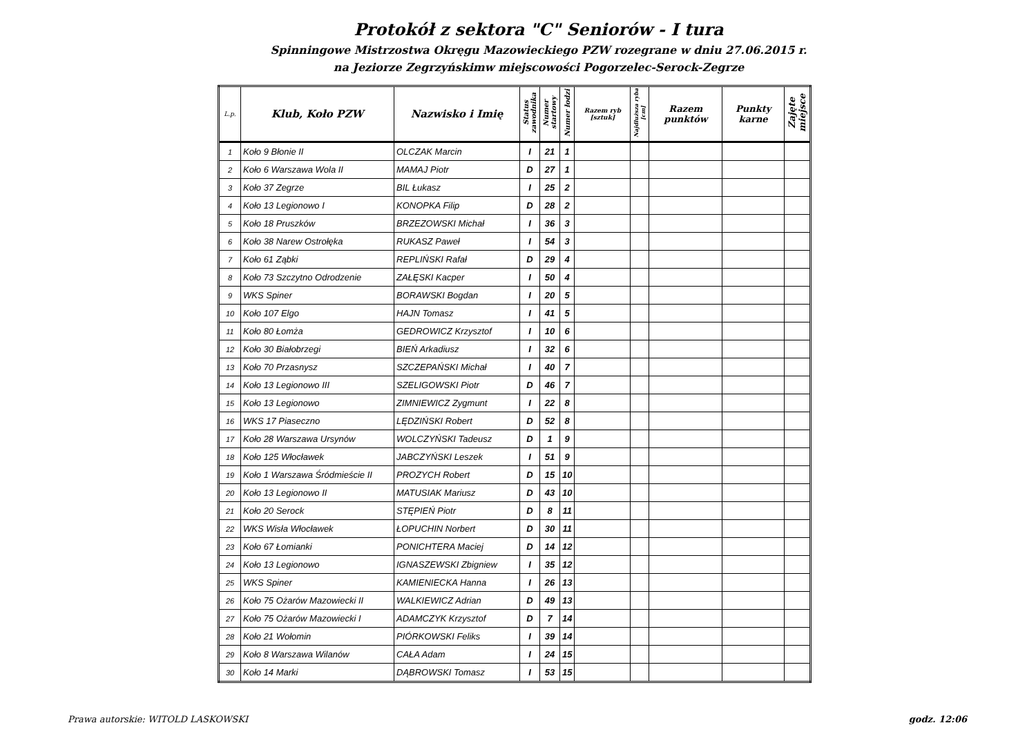Protokół z sektora "C" Seniorów - I tura
Spinningowe Mistrzostwa Okręgu Mazowieckiego PZW rozegrane w dniu 27.06.2015 r.
na Jeziorze Zegrzyńskimw miejscowości Pogorzelec-Serock-Zegrze
| L.p. | Klub, Koło PZW | Nazwisko i Imię | Status zawodnika | Numer startowy | Numer łodzi | Razem ryb [sztuk] | Najdłuższa ryba [cm] | Razem punktów | Punkty karne | Zajęte miejsce |
| --- | --- | --- | --- | --- | --- | --- | --- | --- | --- | --- |
| 1 | Koło 9 Błonie II | OLCZAK Marcin | I | 21 | 1 | | | | | |
| 2 | Koło 6 Warszawa Wola II | MAMAJ Piotr | D | 27 | 1 | | | | | |
| 3 | Koło 37 Zegrze | BIL Łukasz | I | 25 | 2 | | | | | |
| 4 | Koło 13 Legionowo I | KONOPKA Filip | D | 28 | 2 | | | | | |
| 5 | Koło 18 Pruszków | BRZEZOWSKI Michał | I | 36 | 3 | | | | | |
| 6 | Koło 38 Narew Ostrołęka | RUKASZ Paweł | I | 54 | 3 | | | | | |
| 7 | Koło 61 Ząbki | REPLIŃSKI Rafał | D | 29 | 4 | | | | | |
| 8 | Koło 73 Szczytno Odrodzenie | ZAŁĘSKI Kacper | I | 50 | 4 | | | | | |
| 9 | WKS Spiner | BORAWSKI Bogdan | I | 20 | 5 | | | | | |
| 10 | Koło 107 Elgo | HAJN Tomasz | I | 41 | 5 | | | | | |
| 11 | Koło 80 Łomża | GEDROWICZ Krzysztof | I | 10 | 6 | | | | | |
| 12 | Koło 30 Białobrzegi | BIEŃ Arkadiusz | I | 32 | 6 | | | | | |
| 13 | Koło 70 Przasnysz | SZCZEPAŃSKI Michał | I | 40 | 7 | | | | | |
| 14 | Koło 13 Legionowo III | SZELIGOWSKI Piotr | D | 46 | 7 | | | | | |
| 15 | Koło 13 Legionowo | ZIMNIEWICZ Zygmunt | I | 22 | 8 | | | | | |
| 16 | WKS 17 Piaseczno | LĘDZIŃSKI Robert | D | 52 | 8 | | | | | |
| 17 | Koło 28 Warszawa Ursynów | WOLCZYŃSKI Tadeusz | D | 1 | 9 | | | | | |
| 18 | Koło 125 Włocławek | JABCZYŃSKI Leszek | I | 51 | 9 | | | | | |
| 19 | Koło 1 Warszawa Śródmieście II | PROZYCH Robert | D | 15 | 10 | | | | | |
| 20 | Koło 13 Legionowo II | MATUSIAK Mariusz | D | 43 | 10 | | | | | |
| 21 | Koło 20 Serock | STĘPIEŃ Piotr | D | 8 | 11 | | | | | |
| 22 | WKS Wisła Włocławek | ŁOPUCHIN Norbert | D | 30 | 11 | | | | | |
| 23 | Koło 67 Łomianki | PONICHTERA Maciej | D | 14 | 12 | | | | | |
| 24 | Koło 13 Legionowo | IGNASZEWSKI Zbigniew | I | 35 | 12 | | | | | |
| 25 | WKS Spiner | KAMIENIECKA Hanna | I | 26 | 13 | | | | | |
| 26 | Koło 75 Ożarów Mazowiecki II | WALKIEWICZ Adrian | D | 49 | 13 | | | | | |
| 27 | Koło 75 Ożarów Mazowiecki I | ADAMCZYK Krzysztof | D | 7 | 14 | | | | | |
| 28 | Koło 21 Wołomin | PIÓRKOWSKI Feliks | I | 39 | 14 | | | | | |
| 29 | Koło 8 Warszawa Wilanów | CAŁA Adam | I | 24 | 15 | | | | | |
| 30 | Koło 14 Marki | DĄBROWSKI Tomasz | I | 53 | 15 | | | | | |
Prawa autorskie: WITOLD LASKOWSKI godz. 12:06